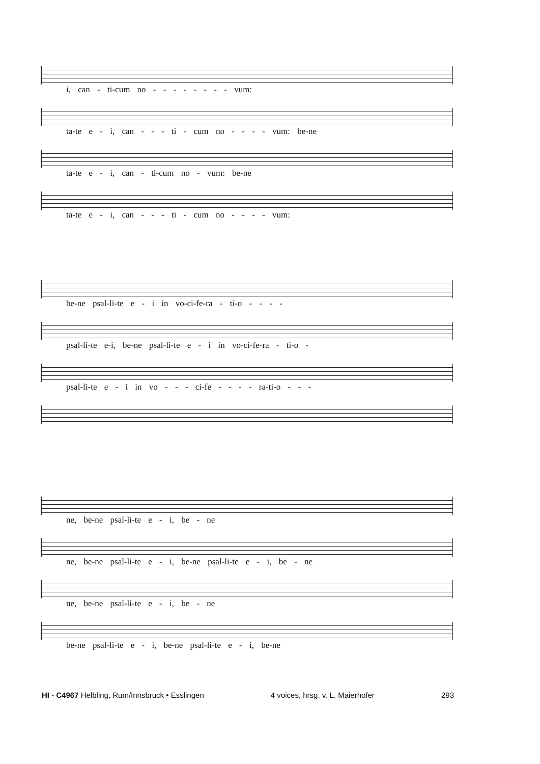i, can - ti-cum no - - - - - - - - vum:
ta-te e - i, can - - - ti - cum no - - - - vum: be-ne
ta-te e - i, can - ti-cum no - vum: be-ne
ta-te e - i, can - - - ti - cum no - - - - vum:
be-ne psal-li-te e - i in vo-ci-fe-ra - ti-o - - - -
psal-li-te e-i, be-ne psal-li-te e - i in vo-ci-fe-ra - ti-o -
psal-li-te e - i in vo - - - ci-fe - - - - ra-ti-o - - -
ne, be-ne psal-li-te e - i, be - ne
ne, be-ne psal-li-te e - i, be-ne psal-li-te e - i, be - ne
ne, be-ne psal-li-te e - i, be - ne
be-ne psal-li-te e - i, be-ne psal-li-te e - i, be-ne
HI - C4967 Helbling, Rum/Innsbruck • Esslingen 4 voices, hrsg. v. L. Maierhofer 293